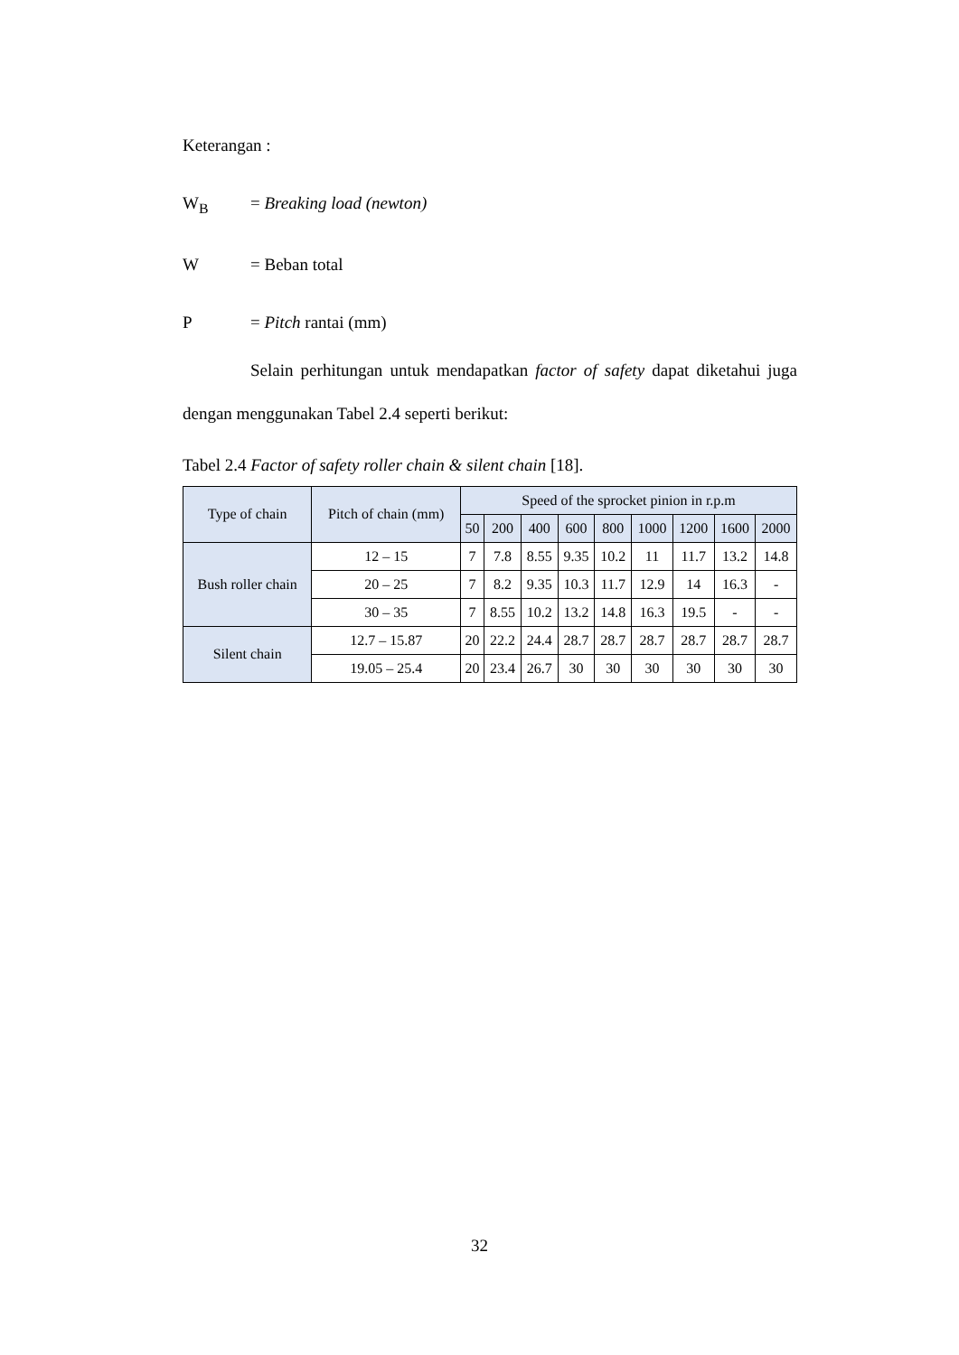Keterangan :
W<sub>B</sub> = Breaking load (newton)
W = Beban total
P = Pitch rantai (mm)
Selain perhitungan untuk mendapatkan factor of safety dapat diketahui juga dengan menggunakan Tabel 2.4 seperti berikut:
Tabel 2.4 Factor of safety roller chain & silent chain [18].
| Type of chain | Pitch of chain (mm) | Speed of the sprocket pinion in r.p.m | | | | | | | | |
| --- | --- | --- | --- | --- | --- | --- | --- | --- | --- | --- |
| | | 50 | 200 | 400 | 600 | 800 | 1000 | 1200 | 1600 | 2000 |
| Bush roller chain | 12 – 15 | 7 | 7.8 | 8.55 | 9.35 | 10.2 | 11 | 11.7 | 13.2 | 14.8 |
| | 20 – 25 | 7 | 8.2 | 9.35 | 10.3 | 11.7 | 12.9 | 14 | 16.3 | - |
| | 30 – 35 | 7 | 8.55 | 10.2 | 13.2 | 14.8 | 16.3 | 19.5 | - | - |
| Silent chain | 12.7 – 15.87 | 20 | 22.2 | 24.4 | 28.7 | 28.7 | 28.7 | 28.7 | 28.7 | 28.7 |
| | 19.05 – 25.4 | 20 | 23.4 | 26.7 | 30 | 30 | 30 | 30 | 30 | 30 |
32